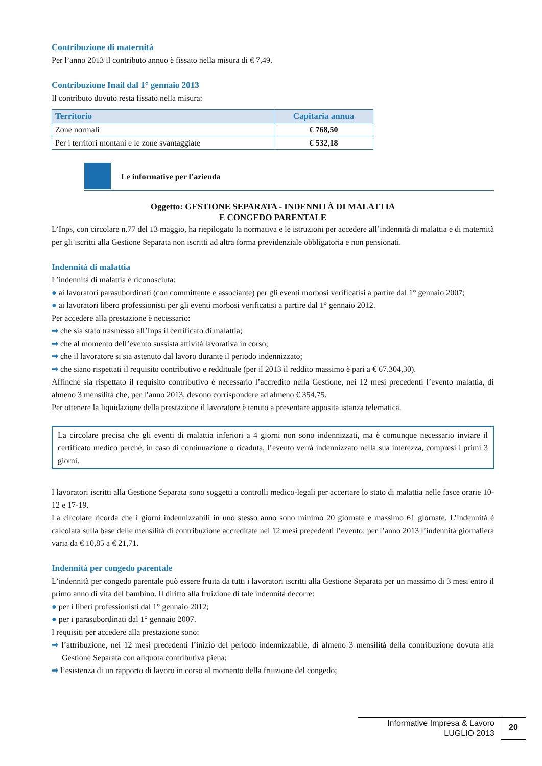Contribuzione di maternità
Per l’anno 2013 il contributo annuo è fissato nella misura di € 7,49.
Contribuzione Inail dal 1° gennaio 2013
Il contributo dovuto resta fissato nella misura:
| Territorio | Capitaria annua |
| --- | --- |
| Zone normali | € 768,50 |
| Per i territori montani e le zone svantaggiate | € 532,18 |
Le informative per l’azienda
Oggetto: GESTIONE SEPARATA - INDENNITÀ DI MALATTIA
E CONGEDO PARENTALE
L’Inps, con circolare n.77 del 13 maggio, ha riepilogato la normativa e le istruzioni per accedere all’indennità di malattia e di maternità per gli iscritti alla Gestione Separata non iscritti ad altra forma previdenziale obbligatoria e non pensionati.
Indennità di malattia
L’indennità di malattia è riconosciuta:
● ai lavoratori parasubordinati (con committente e associante) per gli eventi morbosi verificatisi a partire dal 1° gennaio 2007;
● ai lavoratori libero professionisti per gli eventi morbosi verificatisi a partire dal 1° gennaio 2012.
Per accedere alla prestazione è necessario:
➡ che sia stato trasmesso all’Inps il certificato di malattia;
➡ che al momento dell’evento sussista attività lavorativa in corso;
➡ che il lavoratore si sia astenuto dal lavoro durante il periodo indennizzato;
➡ che siano rispettati il requisito contributivo e reddituale (per il 2013 il reddito massimo è pari a € 67.304,30).
Affinché sia rispettato il requisito contributivo è necessario l’accredito nella Gestione, nei 12 mesi precedenti l’evento malattia, di almeno 3 mensilità che, per l’anno 2013, devono corrispondere ad almeno € 354,75.
Per ottenere la liquidazione della prestazione il lavoratore è tenuto a presentare apposita istanza telematica.
La circolare precisa che gli eventi di malattia inferiori a 4 giorni non sono indennizzati, ma è comunque necessario inviare il certificato medico perché, in caso di continuazione o ricaduta, l’evento verrà indennizzato nella sua interezza, compresi i primi 3 giorni.
I lavoratori iscritti alla Gestione Separata sono soggetti a controlli medico-legali per accertare lo stato di malattia nelle fasce orarie 10-12 e 17-19.
La circolare ricorda che i giorni indennizzabili in uno stesso anno sono minimo 20 giornate e massimo 61 giornate. L’indennità è calcolata sulla base delle mensilità di contribuzione accreditate nei 12 mesi precedenti l’evento: per l’anno 2013 l’indennità giornaliera varia da € 10,85 a € 21,71.
Indennità per congedo parentale
L’indennità per congedo parentale può essere fruita da tutti i lavoratori iscritti alla Gestione Separata per un massimo di 3 mesi entro il primo anno di vita del bambino. Il diritto alla fruizione di tale indennità decorre:
● per i liberi professionisti dal 1° gennaio 2012;
● per i parasubordinati dal 1° gennaio 2007.
I requisiti per accedere alla prestazione sono:
➡ l’attribuzione, nei 12 mesi precedenti l’inizio del periodo indennizzabile, di almeno 3 mensilità della contribuzione dovuta alla Gestione Separata con aliquota contributiva piena;
➡ l’esistenza di un rapporto di lavoro in corso al momento della fruizione del congedo;
Informative Impresa & Lavoro
LUGLIO 2013
20